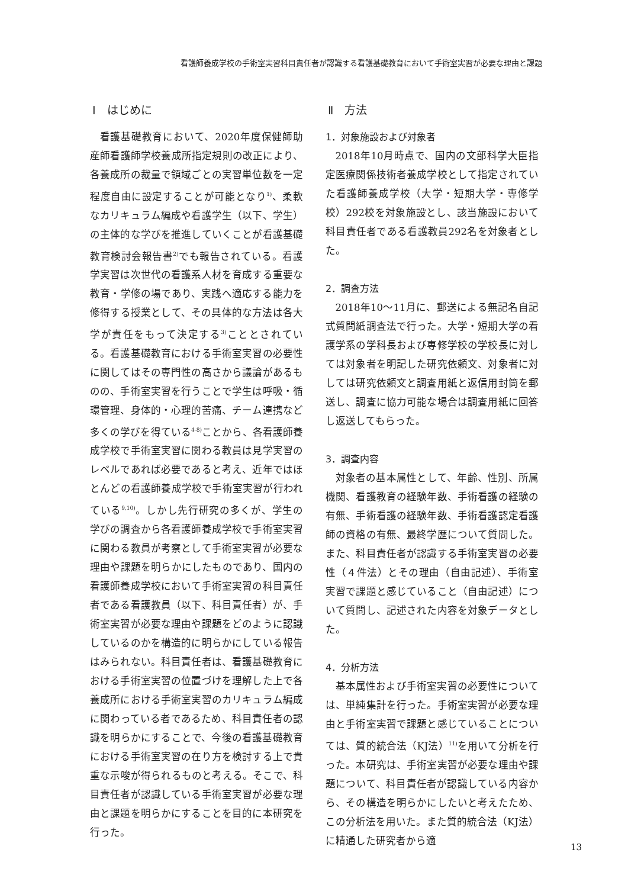看護師養成学校の手術室実習科目責任者が認識する看護基礎教育において手術室実習が必要な理由と課題
Ⅰ　はじめに
看護基礎教育において、2020年度保健師助産師看護師学校養成所指定規則の改正により、各養成所の裁量で領域ごとの実習単位数を一定程度自由に設定することが可能となり<sup>1)</sup>、柔軟なカリキュラム編成や看護学生（以下、学生）の主体的な学びを推進していくことが看護基礎教育検討会報告書<sup>2)</sup>でも報告されている。看護学実習は次世代の看護系人材を育成する重要な教育・学修の場であり、実践へ適応する能力を修得する授業として、その具体的な方法は各大学が責任をもって決定する<sup>3)</sup>こととされている。看護基礎教育における手術室実習の必要性に関してはその専門性の高さから議論があるものの、手術室実習を行うことで学生は呼吸・循環管理、身体的・心理的苦痛、チーム連携など多くの学びを得ている<sup>4-8)</sup>ことから、各看護師養成学校で手術室実習に関わる教員は見学実習のレベルであれば必要であると考え、近年ではほとんどの看護師養成学校で手術室実習が行われている<sup>9,10)</sup>。しかし先行研究の多くが、学生の学びの調査から各看護師養成学校で手術室実習に関わる教員が考察として手術室実習が必要な理由や課題を明らかにしたものであり、国内の看護師養成学校において手術室実習の科目責任者である看護教員（以下、科目責任者）が、手術室実習が必要な理由や課題をどのように認識しているのかを構造的に明らかにしている報告はみられない。科目責任者は、看護基礎教育における手術室実習の位置づけを理解した上で各養成所における手術室実習のカリキュラム編成に関わっている者であるため、科目責任者の認識を明らかにすることで、今後の看護基礎教育における手術室実習の在り方を検討する上で貴重な示唆が得られるものと考える。そこで、科目責任者が認識している手術室実習が必要な理由と課題を明らかにすることを目的に本研究を行った。
Ⅱ　方法
1．対象施設および対象者
2018年10月時点で、国内の文部科学大臣指定医療関係技術者養成学校として指定されていた看護師養成学校（大学・短期大学・専修学校）292校を対象施設とし、該当施設において科目責任者である看護教員292名を対象者とした。
2．調査方法
2018年10〜11月に、郵送による無記名自記式質問紙調査法で行った。大学・短期大学の看護学系の学科長および専修学校の学校長に対しては対象者を明記した研究依頼文、対象者に対しては研究依頼文と調査用紙と返信用封筒を郵送し、調査に協力可能な場合は調査用紙に回答し返送してもらった。
3．調査内容
対象者の基本属性として、年齢、性別、所属機関、看護教育の経験年数、手術看護の経験の有無、手術看護の経験年数、手術看護認定看護師の資格の有無、最終学歴について質問した。また、科目責任者が認識する手術室実習の必要性（４件法）とその理由（自由記述）、手術室実習で課題と感じていること（自由記述）について質問し、記述された内容を対象データとした。
4．分析方法
基本属性および手術室実習の必要性については、単純集計を行った。手術室実習が必要な理由と手術室実習で課題と感じていることについては、質的統合法（KJ法）<sup>11)</sup>を用いて分析を行った。本研究は、手術室実習が必要な理由や課題について、科目責任者が認識している内容から、その構造を明らかにしたいと考えたため、この分析法を用いた。また質的統合法（KJ法）に精通した研究者から適
13